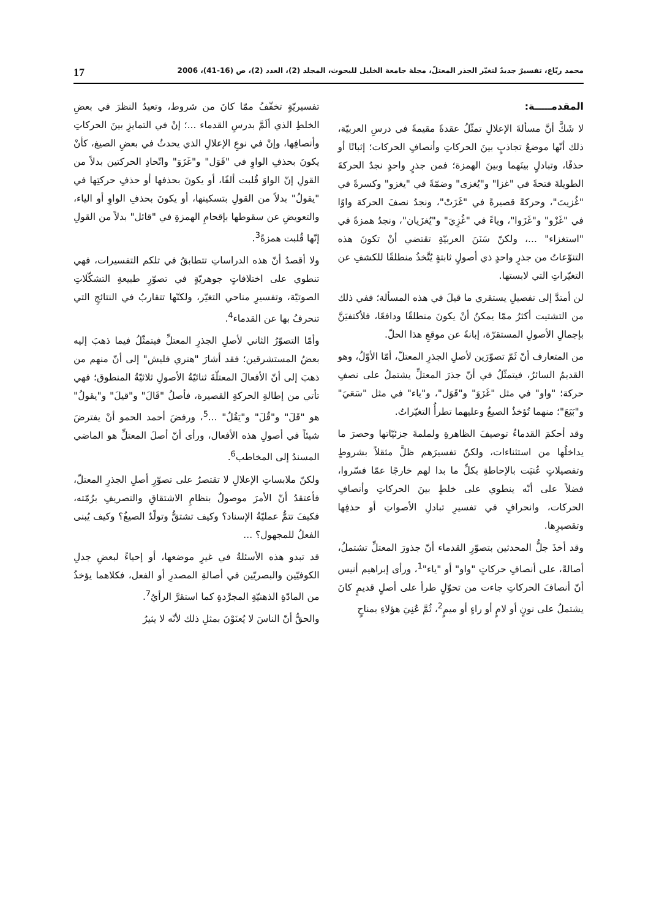محمد ربّاع، تفسيرٌ جديدٌ لتغيّر الجذر المعتلّ، مجلة جامعة الخليل للبحوث، المجلد (2)، العدد (2)، ص (16-41)، 2006 17
المقدمـــــة:
لا شَكَّ أنَّ مسألةَ الإعلالِ تمثّلُ عقدةً مقيمةً في درسِ العربيّة، ذلك أنّها موضعُ تجاذبٍ بينَ الحركاتِ وأنصافِ الحركات؛ إثباتًا أو حذفًا، وتبادلٍ بينَهما وبينَ الهمزة؛ فمن جذرٍ واحدٍ نجدُ الحركةَ الطويلةَ فتحةً في "غزا" و"يُغزى" وضمّةً في "يغزو" وكسرةً في "غُزيتَ"، وحركةً قصيرةً في "غَزَتْ"، ونجدُ نصفَ الحركة واوًا في "غَزْو" و"غَزَوا"، وياءً في "غُزِيَ" و"يُغزَيان"، ونجدُ همزةً في "استغزاء" ...، ولكنّ سَنَنَ العربيّةِ تقتضي أنْ تكونَ هذه التنوّعاتُ من جذرٍ واحدٍ ذي أصولٍ ثابتةٍ يُتَّخذُ منطلقًا للكشفِ عن التغيّراتِ التي لابستها.
لن أمتدَّ إلى تفصيلِ يستقري ما قيلَ في هذه المسألة؛ ففي ذلك من التشتيت أكثرُ ممّا يمكنُ أنْ يكونَ منطلقًا ودافعًا، فلأكتفيَنَّ بإجمالِ الأصولِ المستقرّة، إبانةً عن موقعِ هذا الحلّ.
من المتعارف أنّ ثَمّ تصوّرَين لأصلِ الجذرِ المعتلّ، أمّا الأوّلُ، وهو القديمُ السائرُ، فيتمثّلُ في أنّ جذرَ المعتلِّ يشتملُ على نصفِ حركة؛ "واو" في مثل "غَزَوَ" و"قَوَل"، و"ياء" في مثل "سَعَيَ" و"بَيَعَ"؛ منهما تُؤخذُ الصيغُ وعليهما تطرأُ التغيّراتُ.
وقد أحكمَ القدماءُ توصيفَ الظاهرةِ ولملمةَ جزئيّاتها وحصرَ ما يداخلُها من استثناءات، ولكنّ تفسيرَهم ظلَّ مثقلاً بشروطٍ وتفصيلاتٍ عُنيَت بالإحاطةِ بكلِّ ما بدا لهم خارجًا عمّا فسّروا، فضلاً على أنّه ينطوي على خلطٍ بينَ الحركاتِ وأنصافِ الحركات، وانحرافٍ في تفسيرِ تبادلِ الأصواتِ أو حذفِها وتقصيرِها.
وقد أخذَ جلُّ المحدثين بتصوّرِ القدماء أنّ جذورَ المعتلِّ تشتملُ، أصالةً، على أنصافِ حركاتٍ "واو" أو "ياء"<sup>1</sup>، ورأى إبراهيم أنيس أنّ أنصافَ الحركاتِ جاءت من تحوّلٍ طرأ على أصلٍ قديمٍ كانَ يشتملُ على نونٍ أو لامٍ أو راءٍ أو ميمٍ<sup>2</sup>، ثُمَّ عُنِيَ هؤلاءِ بمناحٍ
تفسيريّةٍ تخفّفُ ممّا كانَ من شروط، وتعيدُ النظرَ في بعضِ الخلطِ الذي ألَمَّ بدرسِ القدماء ...؛ إنْ في التمايزِ بينَ الحركاتِ وأنصافِها، وإنْ في نوعِ الإعلالِ الذي يحدثُ في بعضِ الصيغ، كأنْ يكونَ بحذفِ الواوِ في "قَوَل" و"غَزَوَ" واتّحادِ الحركتين بدلاً من القولِ إنّ الواوَ قُلبت ألفًا، أو يكونَ بحذفها أو حذفِ حركتِها في "يقولُ" بدلاً من القولِ بتسكينها، أو يكونَ بحذفِ الواوِ أو الياء، والتعويضِ عن سقوطها بإقحامِ الهمزةِ في "قائل" بدلاً من القولِ إنّها قُلبت همزةً<sup>3</sup>.
ولا أقصدُ أنّ هذه الدراساتِ تتطابقُ في تلكم التفسيرات، فهي تنطوي على اختلافاتٍ جوهريّةٍ في تصوّرِ طبيعةِ التشكّلاتِ الصوتيّة، وتفسيرِ مناحي التغيّر، ولكنّها تتقاربُ في النتائجِ التي تنحرفُ بها عن القدماء<sup>4</sup>.
وأمّا التصوّرُ الثاني لأصلِ الجذرِ المعتلِّ فيتمثّلُ فيما ذهبَ إليه بعضُ المستشرقين؛ فقد أشارَ "هنري فليش" إلى أنّ منهم من ذهبَ إلى أنّ الأفعالَ المعتلّةَ ثنائيّةُ الأصولِ ثلاثيّةُ المنطوق؛ فهي تأتي من إطالةِ الحركةِ القصيرة، فأصلُ "قَالَ" و"قيلَ" و"يقولُ" هو "قَلَ" و"قُلَ" و"يَقُلُ" ...<sup>5</sup>، ورفضَ أحمد الحمو أنْ يفترضَ شيئاً في أصولِ هذه الأفعال، ورأى أنّ أصلَ المعتلِّ هو الماضي المسندُ إلى المخاطب<sup>6</sup>.
ولكنّ ملابساتِ الإعلالِ لا تقتصرُ على تصوّرِ أصلِ الجذرِ المعتلّ، فأعتقدُ أنّ الأمرَ موصولٌ بنظامِ الاشتقاقِ والتصريفِ برُمّته، فكيفَ تتمُّ عمليّةُ الإسناد؟ وكيف تشتقُّ وتولّدُ الصيغُ؟ وكيف يُبنى الفعلُ للمجهول؟ ...
قد تبدو هذه الأسئلةُ في غيرِ موضعها، أو إحياءً لبعضِ جدلِ الكوفيّين والبصريّين في أصالةِ المصدرِ أو الفعل، فكلاهما يؤخذُ من المادّةِ الذهنيّةِ المجرَّدةِ كما استقرَّ الرأيُ<sup>7</sup>.
والحقُّ أنّ الناسَ لا يُعنَوْنَ بمثلِ ذلك لأنّه لا يثيرُ